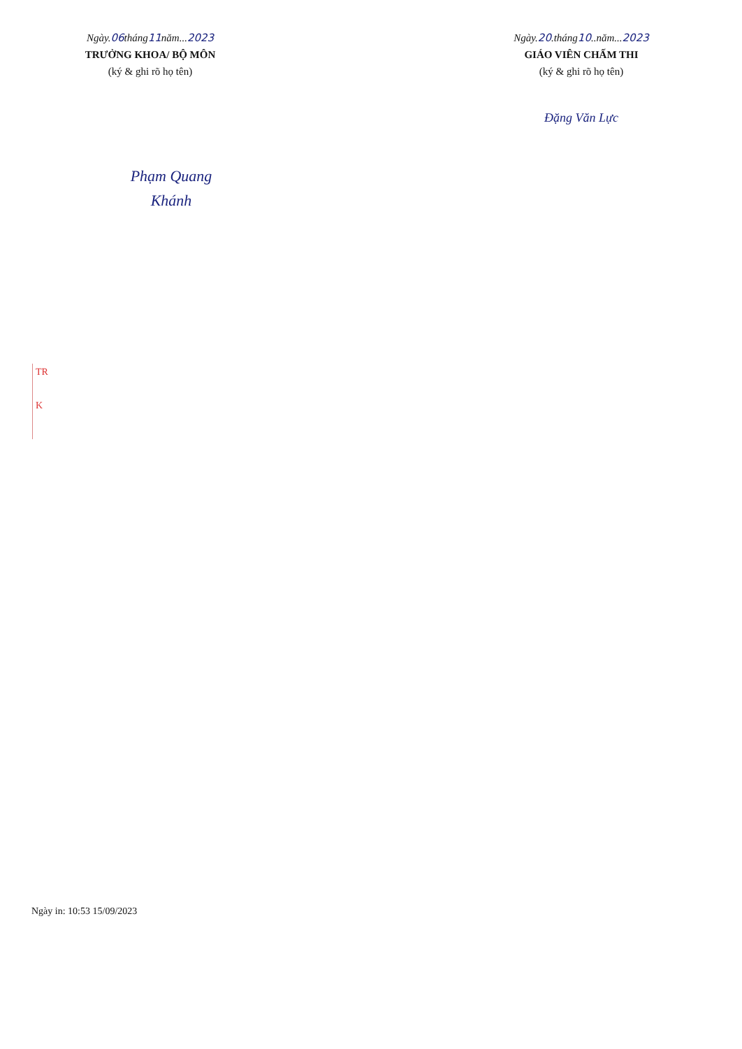Ngày.06tháng11năm...2023
TRƯỞNG KHOA/ BỘ MÔN
(ký & ghi rõ họ tên)
Phạm Quang Khánh
Ngày.20.tháng10..năm...2023
GIÁO VIÊN CHẤM THI
(ký & ghi rõ họ tên)
Đặng Văn Lực
TR
K
Ngày in: 10:53 15/09/2023